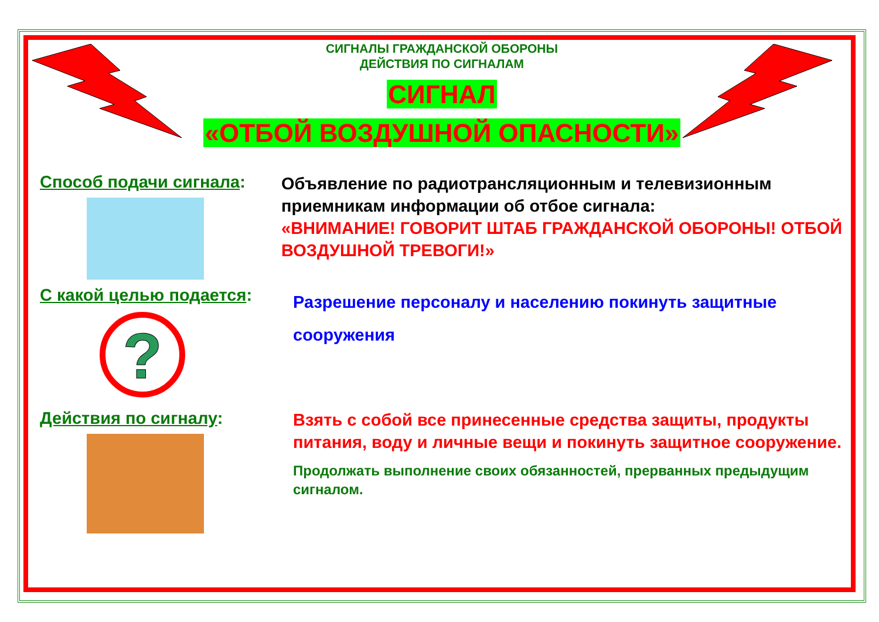СИГНАЛЫ ГРАЖДАНСКОЙ ОБОРОНЫ
ДЕЙСТВИЯ ПО СИГНАЛАМ
СИГНАЛ
«ОТБОЙ ВОЗДУШНОЙ ОПАСНОСТИ»
Способ подачи сигнала:
Объявление по радиотрансляционным и телевизионным приемникам информации об отбое сигнала:
«ВНИМАНИЕ! ГОВОРИТ ШТАБ ГРАЖДАНСКОЙ ОБОРОНЫ! ОТБОЙ ВОЗДУШНОЙ ТРЕВОГИ!»
С какой целью подается:
?
Разрешение персоналу и населению покинуть защитные
сооружения
Действия по сигналу:
Взять с собой все принесенные средства защиты, продукты питания, воду и личные вещи и покинуть защитное сооружение.
Продолжать выполнение своих обязанностей, прерванных предыдущим сигналом.